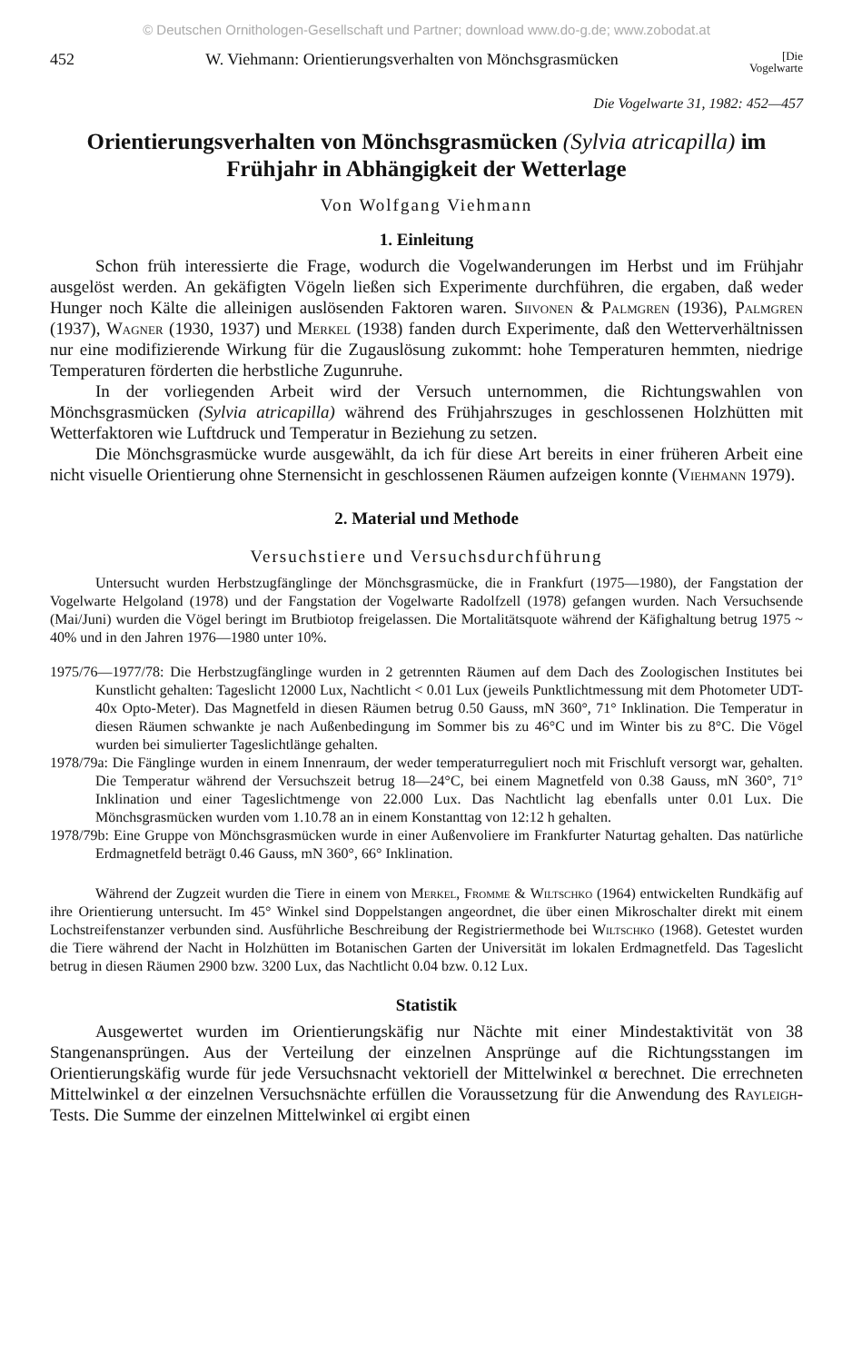© Deutschen Ornithologen-Gesellschaft und Partner; download www.do-g.de; www.zobodat.at
452 W. Viehmann: Orientierungsverhalten von Mönchsgrasmücken [Die
Vogelwarte
Die Vogelwarte 31, 1982: 452—457
Orientierungsverhalten von Mönchsgrasmücken (Sylvia atricapilla) im Frühjahr in Abhängigkeit der Wetterlage
Von Wolfgang Viehmann
1. Einleitung
Schon früh interessierte die Frage, wodurch die Vogelwanderungen im Herbst und im Frühjahr ausgelöst werden. An gekäfigten Vögeln ließen sich Experimente durchführen, die ergaben, daß weder Hunger noch Kälte die alleinigen auslösenden Faktoren waren. Siivonen & Palmgren (1936), Palmgren (1937), Wagner (1930, 1937) und Merkel (1938) fanden durch Experimente, daß den Wetterverhältnissen nur eine modifizierende Wirkung für die Zugauslösung zukommt: hohe Temperaturen hemmten, niedrige Temperaturen förderten die herbstliche Zugunruhe.
In der vorliegenden Arbeit wird der Versuch unternommen, die Richtungswahlen von Mönchsgrasmücken (Sylvia atricapilla) während des Frühjahrszuges in geschlossenen Holzhütten mit Wetterfaktoren wie Luftdruck und Temperatur in Beziehung zu setzen.
Die Mönchsgrasmücke wurde ausgewählt, da ich für diese Art bereits in einer früheren Arbeit eine nicht visuelle Orientierung ohne Sternensicht in geschlossenen Räumen aufzeigen konnte (Viehmann 1979).
2. Material und Methode
Versuchstiere und Versuchsdurchführung
Untersucht wurden Herbstzugfänglinge der Mönchsgrasmücke, die in Frankfurt (1975—1980), der Fangstation der Vogelwarte Helgoland (1978) und der Fangstation der Vogelwarte Radolfzell (1978) gefangen wurden. Nach Versuchsende (Mai/Juni) wurden die Vögel beringt im Brutbiotop freigelassen. Die Mortalitätsquote während der Käfighaltung betrug 1975 ~ 40% und in den Jahren 1976—1980 unter 10%.
1975/76—1977/78: Die Herbstzugfänglinge wurden in 2 getrennten Räumen auf dem Dach des Zoologischen Institutes bei Kunstlicht gehalten: Tageslicht 12000 Lux, Nachtlicht < 0.01 Lux (jeweils Punktlichtmessung mit dem Photometer UDT-40x Opto-Meter). Das Magnetfeld in diesen Räumen betrug 0.50 Gauss, mN 360°, 71° Inklination. Die Temperatur in diesen Räumen schwankte je nach Außenbedingung im Sommer bis zu 46°C und im Winter bis zu 8°C. Die Vögel wurden bei simulierter Tageslichtlänge gehalten.
1978/79a: Die Fänglinge wurden in einem Innenraum, der weder temperaturreguliert noch mit Frischluft versorgt war, gehalten. Die Temperatur während der Versuchszeit betrug 18—24°C, bei einem Magnetfeld von 0.38 Gauss, mN 360°, 71° Inklination und einer Tageslichtmenge von 22.000 Lux. Das Nachtlicht lag ebenfalls unter 0.01 Lux. Die Mönchsgrasmücken wurden vom 1.10.78 an in einem Konstanttag von 12:12 h gehalten.
1978/79b: Eine Gruppe von Mönchsgrasmücken wurde in einer Außenvoliere im Frankfurter Naturtag gehalten. Das natürliche Erdmagnetfeld beträgt 0.46 Gauss, mN 360°, 66° Inklination.
Während der Zugzeit wurden die Tiere in einem von Merkel, Fromme & Wiltschko (1964) entwickelten Rundkäfig auf ihre Orientierung untersucht. Im 45° Winkel sind Doppelstangen angeordnet, die über einen Mikroschalter direkt mit einem Lochstreifenstanzer verbunden sind. Ausführliche Beschreibung der Registriermethode bei Wiltschko (1968). Getestet wurden die Tiere während der Nacht in Holzhütten im Botanischen Garten der Universität im lokalen Erdmagnetfeld. Das Tageslicht betrug in diesen Räumen 2900 bzw. 3200 Lux, das Nachtlicht 0.04 bzw. 0.12 Lux.
Statistik
Ausgewertet wurden im Orientierungskäfig nur Nächte mit einer Mindestaktivität von 38 Stangenansprüngen. Aus der Verteilung der einzelnen Ansprünge auf die Richtungsstangen im Orientierungskäfig wurde für jede Versuchsnacht vektoriell der Mittelwinkel α berechnet. Die errechneten Mittelwinkel α der einzelnen Versuchsnächte erfüllen die Voraussetzung für die Anwendung des Rayleigh-Tests. Die Summe der einzelnen Mittelwinkel αi ergibt einen